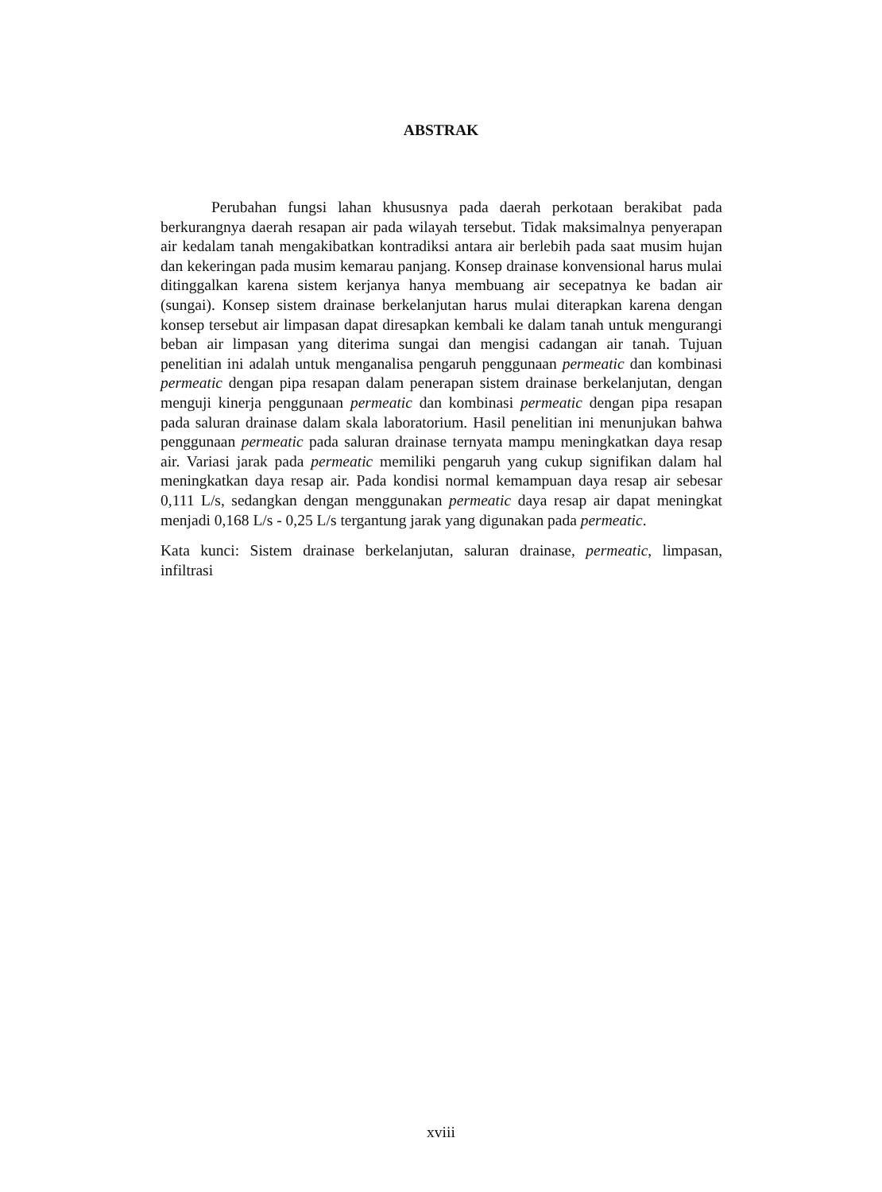ABSTRAK
Perubahan fungsi lahan khususnya pada daerah perkotaan berakibat pada berkurangnya daerah resapan air pada wilayah tersebut. Tidak maksimalnya penyerapan air kedalam tanah mengakibatkan kontradiksi antara air berlebih pada saat musim hujan dan kekeringan pada musim kemarau panjang. Konsep drainase konvensional harus mulai ditinggalkan karena sistem kerjanya hanya membuang air secepatnya ke badan air (sungai). Konsep sistem drainase berkelanjutan harus mulai diterapkan karena dengan konsep tersebut air limpasan dapat diresapkan kembali ke dalam tanah untuk mengurangi beban air limpasan yang diterima sungai dan mengisi cadangan air tanah. Tujuan penelitian ini adalah untuk menganalisa pengaruh penggunaan permeatic dan kombinasi permeatic dengan pipa resapan dalam penerapan sistem drainase berkelanjutan, dengan menguji kinerja penggunaan permeatic dan kombinasi permeatic dengan pipa resapan pada saluran drainase dalam skala laboratorium. Hasil penelitian ini menunjukan bahwa penggunaan permeatic pada saluran drainase ternyata mampu meningkatkan daya resap air. Variasi jarak pada permeatic memiliki pengaruh yang cukup signifikan dalam hal meningkatkan daya resap air. Pada kondisi normal kemampuan daya resap air sebesar 0,111 L/s, sedangkan dengan menggunakan permeatic daya resap air dapat meningkat menjadi 0,168 L/s - 0,25 L/s tergantung jarak yang digunakan pada permeatic.
Kata kunci: Sistem drainase berkelanjutan, saluran drainase, permeatic, limpasan, infiltrasi
xviii